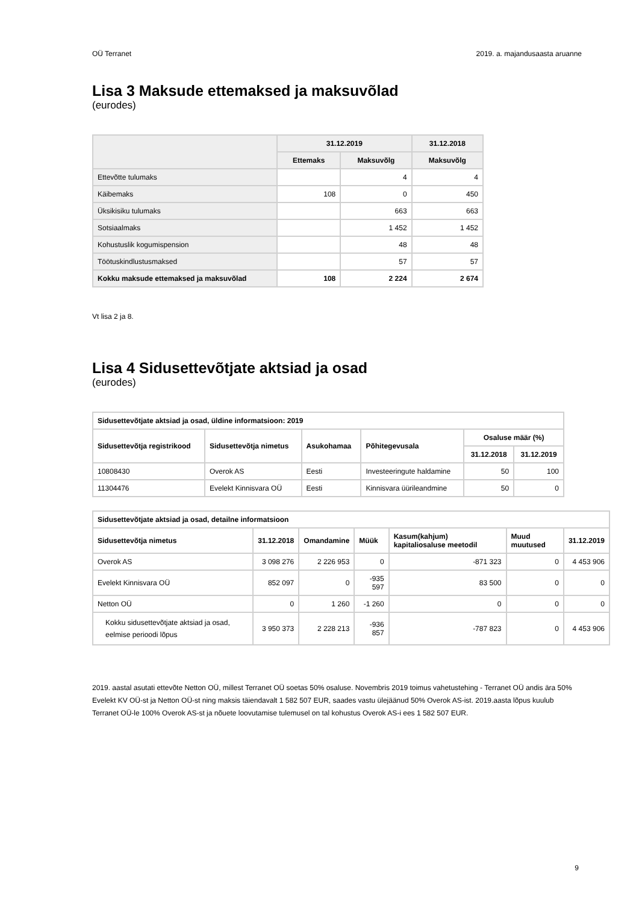OÜ Terranet 2019. a. majandusaasta aruanne
Lisa 3 Maksude ettemaksed ja maksuvõlad
(eurodes)
| | 31.12.2019 | | 31.12.2018 |
| --- | --- | --- | --- |
| | Ettemaks | Maksuvõlg | Maksuvõlg |
| Ettevõtte tulumaks | | 4 | 4 |
| Käibemaks | 108 | 0 | 450 |
| Üksikisiku tulumaks | | 663 | 663 |
| Sotsiaalmaks | | 1 452 | 1 452 |
| Kohustuslik kogumispension | | 48 | 48 |
| Töötuskindlustusmaksed | | 57 | 57 |
| Kokku maksude ettemaksed ja maksuvõlad | 108 | 2 224 | 2 674 |
Vt lisa 2 ja 8.
Lisa 4 Sidusettevõtjate aktsiad ja osad
(eurodes)
| Sidusettevõtjate aktsiad ja osad, üldine informatsioon: 2019 | | | | | |
| --- | --- | --- | --- | --- | --- |
| Sidusettevõtja registrikood | Sidusettevõtja nimetus | Asukohamaa | Põhitegevusala | Osaluse määr (%) | |
| | | | | 31.12.2018 | 31.12.2019 |
| 10808430 | Overok AS | Eesti | Investeeringute haldamine | 50 | 100 |
| 11304476 | Evelekt Kinnisvara OÜ | Eesti | Kinnisvara üürileandmine | 50 | 0 |
| Sidusettevõtjate aktsiad ja osad, detailne informatsioon | | | | | | |
| --- | --- | --- | --- | --- | --- | --- |
| Sidusettevõtja nimetus | 31.12.2018 | Omandamine | Müük | Kasum(kahjum) kapitaliosaluse meetodil | Muud muutused | 31.12.2019 |
| Overok AS | 3 098 276 | 2 226 953 | 0 | -871 323 | 0 | 4 453 906 |
| Evelekt Kinnisvara OÜ | 852 097 | 0 | -935 597 | 83 500 | 0 | 0 |
| Netton OÜ | 0 | 1 260 | -1 260 | 0 | 0 | 0 |
| Kokku sidusettevõtjate aktsiad ja osad, eelmise perioodi lõpus | 3 950 373 | 2 228 213 | -936 857 | -787 823 | 0 | 4 453 906 |
2019. aastal asutati ettevõte Netton OÜ, millest Terranet OÜ soetas 50% osaluse. Novembris 2019 toimus vahetustehing - Terranet OÜ andis ära 50% Evelekt KV OÜ-st ja Netton OÜ-st ning maksis täiendavalt 1 582 507 EUR, saades vastu ülejäänud 50% Overok AS-ist. 2019.aasta lõpus kuulub Terranet OÜ-le 100% Overok AS-st ja nõuete loovutamise tulemusel on tal kohustus Overok AS-i ees 1 582 507 EUR.
9